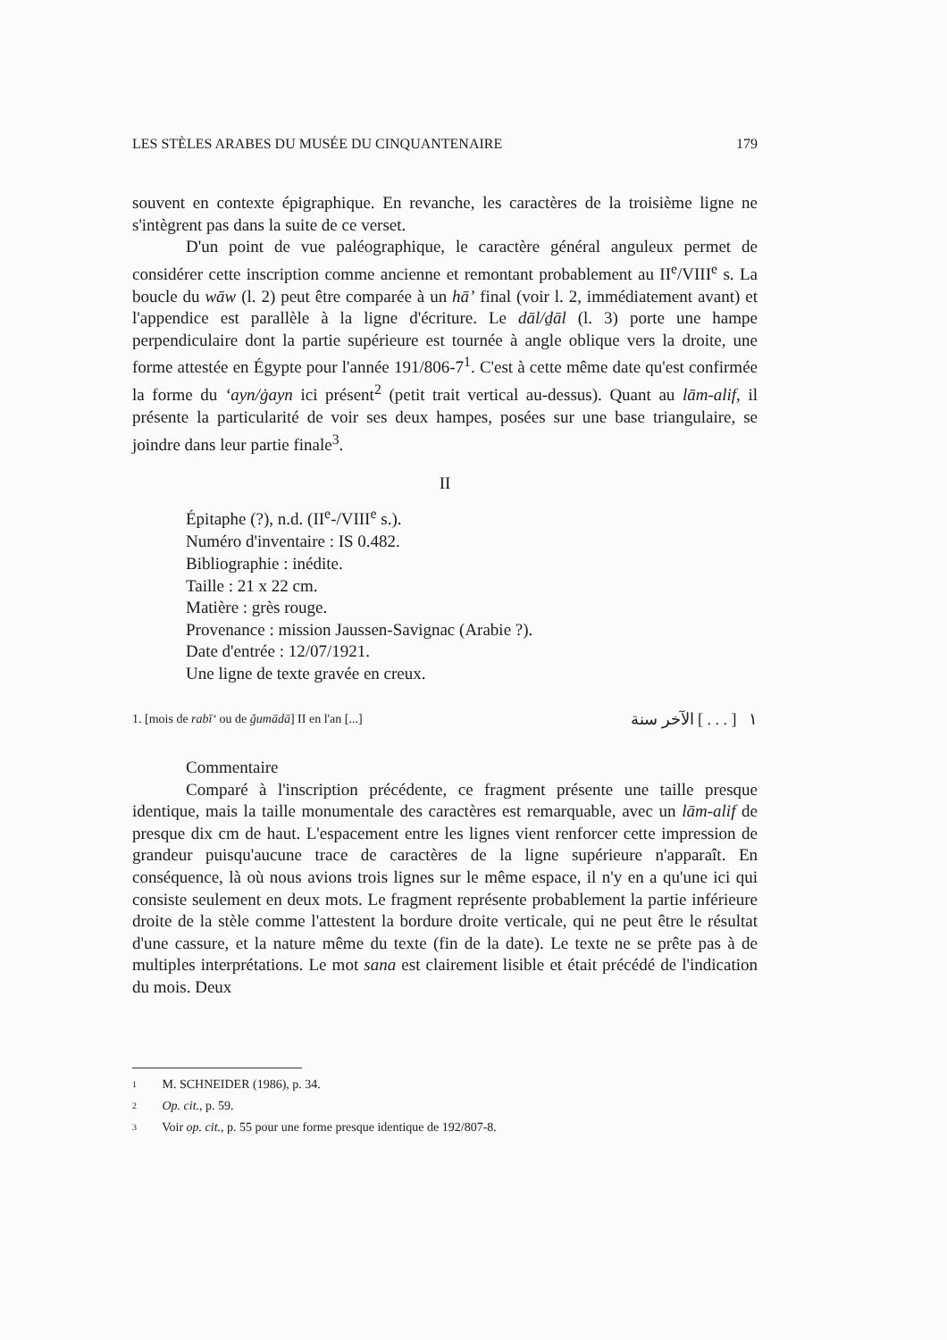LES STÈLES ARABES DU MUSÉE DU CINQUANTENAIRE 179
souvent en contexte épigraphique. En revanche, les caractères de la troisième ligne ne s'intègrent pas dans la suite de ce verset.
D'un point de vue paléographique, le caractère général anguleux permet de considérer cette inscription comme ancienne et remontant probablement au II<sup>e</sup>/VIII<sup>e</sup> s. La boucle du wāw (l. 2) peut être comparée à un hā’ final (voir l. 2, immédiatement avant) et l'appendice est parallèle à la ligne d'écriture. Le dāl/ḏāl (l. 3) porte une hampe perpendiculaire dont la partie supérieure est tournée à angle oblique vers la droite, une forme attestée en Égypte pour l'année 191/806-7<sup>1</sup>. C'est à cette même date qu'est confirmée la forme du ‘ayn/ġayn ici présent<sup>2</sup> (petit trait vertical au-dessus). Quant au lām-alif, il présente la particularité de voir ses deux hampes, posées sur une base triangulaire, se joindre dans leur partie finale<sup>3</sup>.
II
Épitaphe (?), n.d. (II<sup>e</sup>-/VIII<sup>e</sup> s.).
Numéro d'inventaire : IS 0.482.
Bibliographie : inédite.
Taille : 21 x 22 cm.
Matière : grès rouge.
Provenance : mission Jaussen-Savignac (Arabie ?).
Date d'entrée : 12/07/1921.
Une ligne de texte gravée en creux.
1. [mois de rabī‘ ou de ǧumādā] II en l'an [...] ١ [ . . . ] الآخر سنة
Commentaire
Comparé à l'inscription précédente, ce fragment présente une taille presque identique, mais la taille monumentale des caractères est remarquable, avec un lām-alif de presque dix cm de haut. L'espacement entre les lignes vient renforcer cette impression de grandeur puisqu'aucune trace de caractères de la ligne supérieure n'apparaît. En conséquence, là où nous avions trois lignes sur le même espace, il n'y en a qu'une ici qui consiste seulement en deux mots. Le fragment représente probablement la partie inférieure droite de la stèle comme l'attestent la bordure droite verticale, qui ne peut être le résultat d'une cassure, et la nature même du texte (fin de la date). Le texte ne se prête pas à de multiples interprétations. Le mot sana est clairement lisible et était précédé de l'indication du mois. Deux
1 M. SCHNEIDER (1986), p. 34.
2 Op. cit., p. 59.
3 Voir op. cit., p. 55 pour une forme presque identique de 192/807-8.